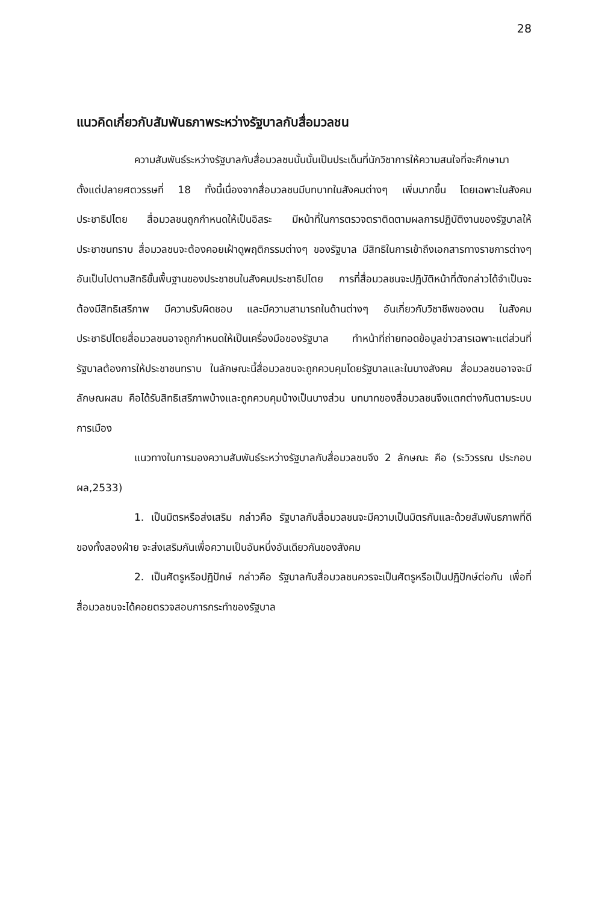28
แนวคิดเกี่ยวกับสัมพันธภาพระหว่างรัฐบาลกับสื่อมวลชน
ความสัมพันธ์ระหว่างรัฐบาลกับสื่อมวลชนนั้นนั้นเป็นประเด็นที่นักวิชาการให้ความสนใจที่จะศึกษามาตั้งแต่ปลายศตวรรษที่ 18 ทั้งนี้เนื่องจากสื่อมวลชนมีบทบาทในสังคมต่างๆ เพิ่มมากขึ้น โดยเฉพาะในสังคมประชาธิปไตย สื่อมวลชนถูกกำหนดให้เป็นอิสระ มีหน้าที่ในการตรวจตราติดตามผลการปฏิบัติงานของรัฐบาลให้ประชาชนทราบ สื่อมวลชนจะต้องคอยเฝ้าดูพฤติกรรมต่างๆ ของรัฐบาล มีสิทธิในการเข้าถึงเอกสารทางราชการต่างๆ อันเป็นไปตามสิทธิขั้นพื้นฐานของประชาชนในสังคมประชาธิปไตย การที่สื่อมวลชนจะปฏิบัติหน้าที่ดังกล่าวได้จำเป็นจะต้องมีสิทธิเสรีภาพ มีความรับผิดชอบ และมีความสามารถในด้านต่างๆ อันเกี่ยวกับวิชาชีพของตน ในสังคมประชาธิปไตยสื่อมวลชนอาจถูกกำหนดให้เป็นเครื่องมือของรัฐบาล ทำหน้าที่ถ่ายทอดข้อมูลข่าวสารเฉพาะแต่ส่วนที่รัฐบาลต้องการให้ประชาชนทราบ ในลักษณะนี้สื่อมวลชนจะถูกควบคุมโดยรัฐบาลและในบางสังคม สื่อมวลชนอาจจะมีลักษณผสม คือได้รับสิทธิเสรีภาพบ้างและถูกควบคุมบ้างเป็นบางส่วน บทบาทของสื่อมวลชนจึงแตกต่างกันตามระบบการเมือง
แนวทางในการมองความสัมพันธ์ระหว่างรัฐบาลกับสื่อมวลชนจึง 2 ลักษณะ คือ (ระวิวรรณ ประกอบผล,2533)
1. เป็นมิตรหรือส่งเสริม กล่าวคือ รัฐบาลกับสื่อมวลชนจะมีความเป็นมิตรกันและด้วยสัมพันธภาพที่ดีของทั้งสองฝ่าย จะส่งเสริมกันเพื่อความเป็นอันหนึ่งอันเดียวกันของสังคม
2. เป็นศัตรูหรือปฏิปักษ์ กล่าวคือ รัฐบาลกับสื่อมวลชนควรจะเป็นศัตรูหรือเป็นปฏิปักษ์ต่อกัน เพื่อที่สื่อมวลชนจะได้คอยตรวจสอบการกระทำของรัฐบาล